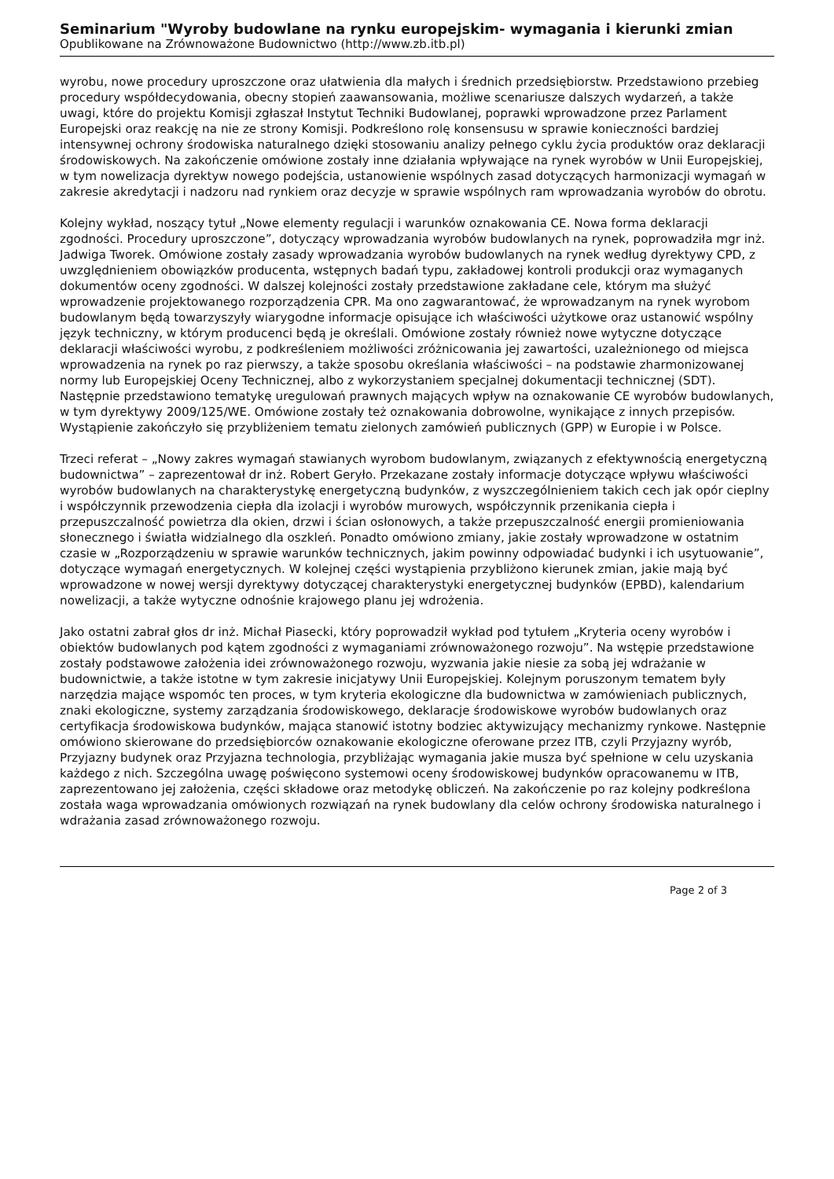Seminarium "Wyroby budowlane na rynku europejskim- wymagania i kierunki zmian
Opublikowane na Zrównoważone Budownictwo (http://www.zb.itb.pl)
wyrobu, nowe procedury uproszczone oraz ułatwienia dla małych i średnich przedsiębiorstw. Przedstawiono przebieg procedury współdecydowania, obecny stopień zaawansowania, możliwe scenariusze dalszych wydarzeń, a także uwagi, które do projektu Komisji zgłaszał Instytut Techniki Budowlanej, poprawki wprowadzone przez Parlament Europejski oraz reakcję na nie ze strony Komisji. Podkreślono rolę konsensusu w sprawie konieczności bardziej intensywnej ochrony środowiska naturalnego dzięki stosowaniu analizy pełnego cyklu życia produktów oraz deklaracji środowiskowych. Na zakończenie omówione zostały inne działania wpływające na rynek wyrobów w Unii Europejskiej, w tym nowelizacja dyrektyw nowego podejścia, ustanowienie wspólnych zasad dotyczących harmonizacji wymagań w zakresie akredytacji i nadzoru nad rynkiem oraz decyzje w sprawie wspólnych ram wprowadzania wyrobów do obrotu.
Kolejny wykład, noszący tytuł „Nowe elementy regulacji i warunków oznakowania CE. Nowa forma deklaracji zgodności. Procedury uproszczone”, dotyczący wprowadzania wyrobów budowlanych na rynek, poprowadziła mgr inż. Jadwiga Tworek. Omówione zostały zasady wprowadzania wyrobów budowlanych na rynek według dyrektywy CPD, z uwzględnieniem obowiązków producenta, wstępnych badań typu, zakładowej kontroli produkcji oraz wymaganych dokumentów oceny zgodności. W dalszej kolejności zostały przedstawione zakładane cele, którym ma służyć wprowadzenie projektowanego rozporządzenia CPR. Ma ono zagwarantować, że wprowadzanym na rynek wyrobom budowlanym będą towarzyszyły wiarygodne informacje opisujące ich właściwości użytkowe oraz ustanowić wspólny język techniczny, w którym producenci będą je określali. Omówione zostały również nowe wytyczne dotyczące deklaracji właściwości wyrobu, z podkreśleniem możliwości zróżnicowania jej zawartości, uzależnionego od miejsca wprowadzenia na rynek po raz pierwszy, a także sposobu określania właściwości – na podstawie zharmonizowanej normy lub Europejskiej Oceny Technicznej, albo z wykorzystaniem specjalnej dokumentacji technicznej (SDT). Następnie przedstawiono tematykę uregulowań prawnych mających wpływ na oznakowanie CE wyrobów budowlanych, w tym dyrektywy 2009/125/WE. Omówione zostały też oznakowania dobrowolne, wynikające z innych przepisów. Wystąpienie zakończyło się przybliżeniem tematu zielonych zamówień publicznych (GPP) w Europie i w Polsce.
Trzeci referat – „Nowy zakres wymagań stawianych wyrobom budowlanym, związanych z efektywnością energetyczną budownictwa” – zaprezentował dr inż. Robert Geryło. Przekazane zostały informacje dotyczące wpływu właściwości wyrobów budowlanych na charakterystykę energetyczną budynków, z wyszczególnieniem takich cech jak opór cieplny i współczynnik przewodzenia ciepła dla izolacji i wyrobów murowych, współczynnik przenikania ciepła i przepuszczalność powietrza dla okien, drzwi i ścian osłonowych, a także przepuszczalność energii promieniowania słonecznego i światła widzialnego dla oszkleń. Ponadto omówiono zmiany, jakie zostały wprowadzone w ostatnim czasie w „Rozporządzeniu w sprawie warunków technicznych, jakim powinny odpowiadać budynki i ich usytuowanie”, dotyczące wymagań energetycznych. W kolejnej części wystąpienia przybliżono kierunek zmian, jakie mają być wprowadzone w nowej wersji dyrektywy dotyczącej charakterystyki energetycznej budynków (EPBD), kalendarium nowelizacji, a także wytyczne odnośnie krajowego planu jej wdrożenia.
Jako ostatni zabrał głos dr inż. Michał Piasecki, który poprowadził wykład pod tytułem „Kryteria oceny wyrobów i obiektów budowlanych pod kątem zgodności z wymaganiami zrównoważonego rozwoju”. Na wstępie przedstawione zostały podstawowe założenia idei zrównoważonego rozwoju, wyzwania jakie niesie za sobą jej wdrażanie w budownictwie, a także istotne w tym zakresie inicjatywy Unii Europejskiej. Kolejnym poruszonym tematem były narzędzia mające wspomóc ten proces, w tym kryteria ekologiczne dla budownictwa w zamówieniach publicznych, znaki ekologiczne, systemy zarządzania środowiskowego, deklaracje środowiskowe wyrobów budowlanych oraz certyfikacja środowiskowa budynków, mająca stanowić istotny bodziec aktywizujący mechanizmy rynkowe. Następnie omówiono skierowane do przedsiębiorców oznakowanie ekologiczne oferowane przez ITB, czyli Przyjazny wyrób, Przyjazny budynek oraz Przyjazna technologia, przybliżając wymagania jakie musza być spełnione w celu uzyskania każdego z nich. Szczególna uwagę poświęcono systemowi oceny środowiskowej budynków opracowanemu w ITB, zaprezentowano jej założenia, części składowe oraz metodykę obliczeń. Na zakończenie po raz kolejny podkreślona została waga wprowadzania omówionych rozwiązań na rynek budowlany dla celów ochrony środowiska naturalnego i wdrażania zasad zrównoważonego rozwoju.
Page 2 of 3